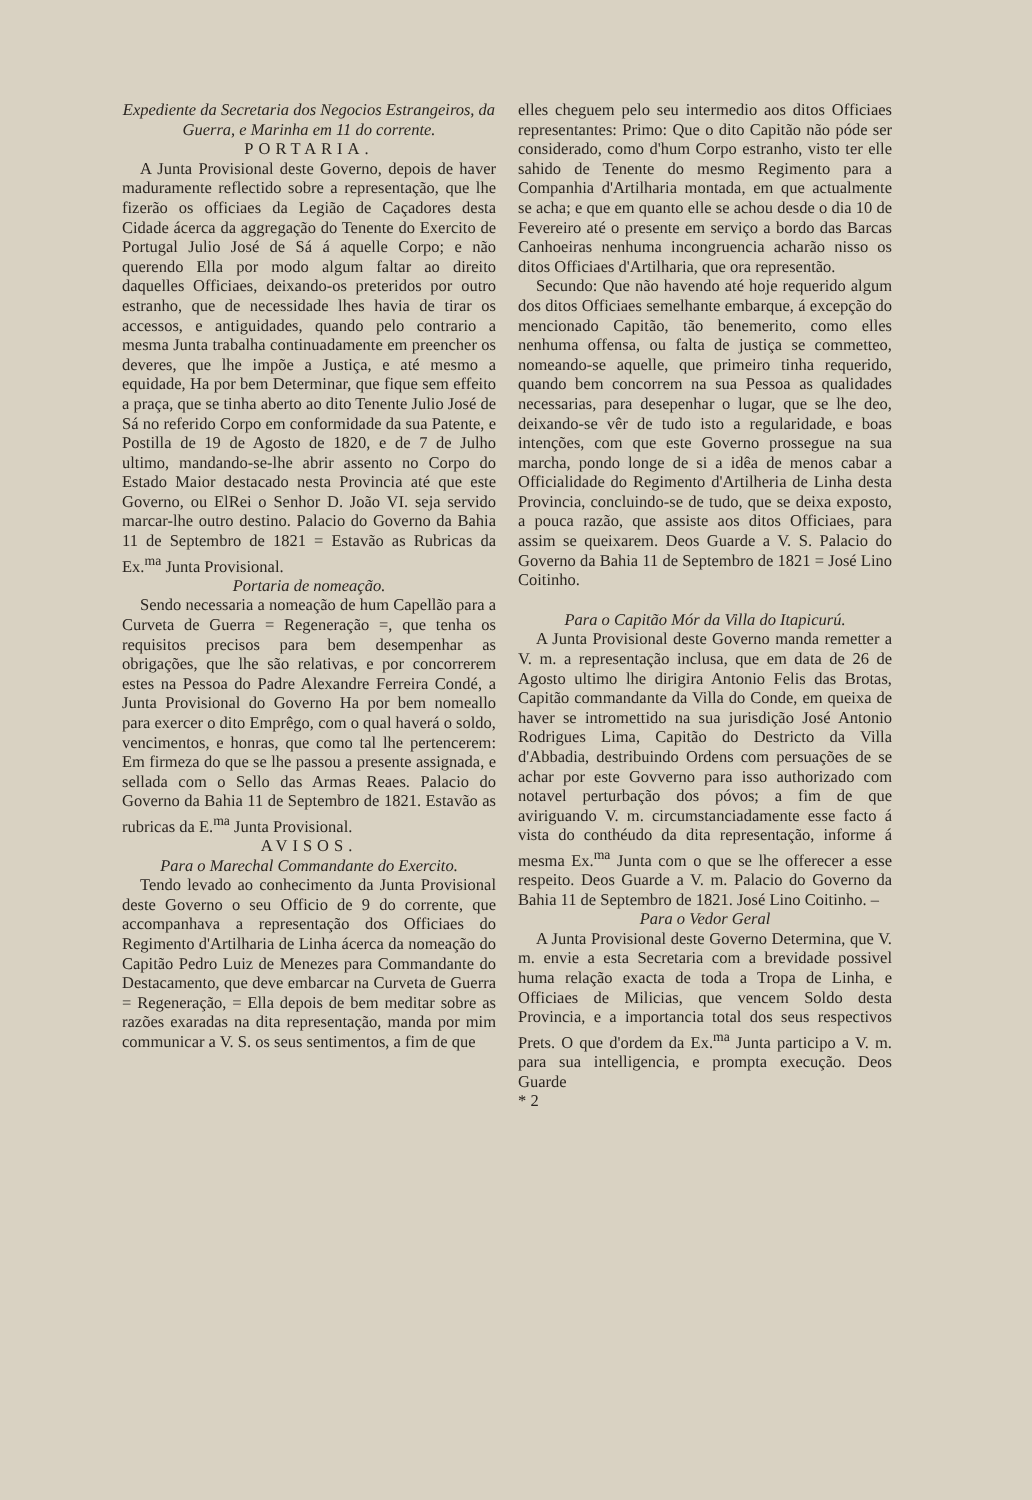Expediente da Secretaria dos Negocios Estrangeiros, da Guerra, e Marinha em 11 do corrente.
PORTARIA.
A Junta Provisional deste Governo, depois de haver maduramente reflectido sobre a representação, que lhe fizerão os officiaes da Legião de Caçadores desta Cidade ácerca da aggregação do Tenente do Exercito de Portugal Julio José de Sá á aquelle Corpo; e não querendo Ella por modo algum faltar ao direito daquelles Officiaes, deixando-os preteridos por outro estranho, que de necessidade lhes havia de tirar os accessos, e antiguidades, quando pelo contrario a mesma Junta trabalha continuadamente em preencher os deveres, que lhe impõe a Justiça, e até mesmo a equidade, Ha por bem Determinar, que fique sem effeito a praça, que se tinha aberto ao dito Tenente Julio José de Sá no referido Corpo em conformidade da sua Patente, e Postilla de 19 de Agosto de 1820, e de 7 de Julho ultimo, mandando-se-lhe abrir assento no Corpo do Estado Maior destacado nesta Provincia até que este Governo, ou ElRei o Senhor D. João VI. seja servido marcar-lhe outro destino. Palacio do Governo da Bahia 11 de Septembro de 1821 = Estavão as Rubricas da Ex.<sup>ma</sup> Junta Provisional.
Portaria de nomeação.
Sendo necessaria a nomeação de hum Capellão para a Curveta de Guerra = Regeneração =, que tenha os requisitos precisos para bem desempenhar as obrigações, que lhe são relativas, e por concorrerem estes na Pessoa do Padre Alexandre Ferreira Condé, a Junta Provisional do Governo Ha por bem nomeallo para exercer o dito Emprêgo, com o qual haverá o soldo, vencimentos, e honras, que como tal lhe pertencerem: Em firmeza do que se lhe passou a presente assignada, e sellada com o Sello das Armas Reaes. Palacio do Governo da Bahia 11 de Septembro de 1821. Estavão as rubricas da E.<sup>ma</sup> Junta Provisional.
AVISOS.
Para o Marechal Commandante do Exercito.
Tendo levado ao conhecimento da Junta Provisional deste Governo o seu Officio de 9 do corrente, que accompanhava a representação dos Officiaes do Regimento d'Artilharia de Linha ácerca da nomeação do Capitão Pedro Luiz de Menezes para Commandante do Destacamento, que deve embarcar na Curveta de Guerra = Regeneração, = Ella depois de bem meditar sobre as razões exaradas na dita representação, manda por mim communicar a V. S. os seus sentimentos, a fim de que
elles cheguem pelo seu intermedio aos ditos Officiaes representantes: Primo: Que o dito Capitão não póde ser considerado, como d'hum Corpo estranho, visto ter elle sahido de Tenente do mesmo Regimento para a Companhia d'Artilharia montada, em que actualmente se acha; e que em quanto elle se achou desde o dia 10 de Fevereiro até o presente em serviço a bordo das Barcas Canhoeiras nenhuma incongruencia acharão nisso os ditos Officiaes d'Artilharia, que ora representão.
Secundo: Que não havendo até hoje requerido algum dos ditos Officiaes semelhante embarque, á excepção do mencionado Capitão, tão benemerito, como elles nenhuma offensa, ou falta de justiça se commetteo, nomeando-se aquelle, que primeiro tinha requerido, quando bem concorrem na sua Pessoa as qualidades necessarias, para desepenhar o lugar, que se lhe deo, deixando-se vêr de tudo isto a regularidade, e boas intenções, com que este Governo prossegue na sua marcha, pondo longe de si a idêa de menos cabar a Officialidade do Regimento d'Artilheria de Linha desta Provincia, concluindo-se de tudo, que se deixa exposto, a pouca razão, que assiste aos ditos Officiaes, para assim se queixarem. Deos Guarde a V. S. Palacio do Governo da Bahia 11 de Septembro de 1821 = José Lino Coitinho.
Para o Capitão Mór da Villa do Itapicurú.
A Junta Provisional deste Governo manda remetter a V. m. a representação inclusa, que em data de 26 de Agosto ultimo lhe dirigira Antonio Felis das Brotas, Capitão commandante da Villa do Conde, em queixa de haver se intromettido na sua jurisdição José Antonio Rodrigues Lima, Capitão do Destricto da Villa d'Abbadia, destribuindo Ordens com persuações de se achar por este Govverno para isso authorizado com notavel perturbação dos póvos; a fim de que aviriguando V. m. circumstanciadamente esse facto á vista do conthéudo da dita representação, informe á mesma Ex.<sup>ma</sup> Junta com o que se lhe offerecer a esse respeito. Deos Guarde a V. m. Palacio do Governo da Bahia 11 de Septembro de 1821. José Lino Coitinho. –
Para o Vedor Geral
A Junta Provisional deste Governo Determina, que V. m. envie a esta Secretaria com a brevidade possivel huma relação exacta de toda a Tropa de Linha, e Officiaes de Milicias, que vencem Soldo desta Provincia, e a importancia total dos seus respectivos Prets. O que d'ordem da Ex.<sup>ma</sup> Junta participo a V. m. para sua intelligencia, e prompta execução. Deos Guarde
* 2